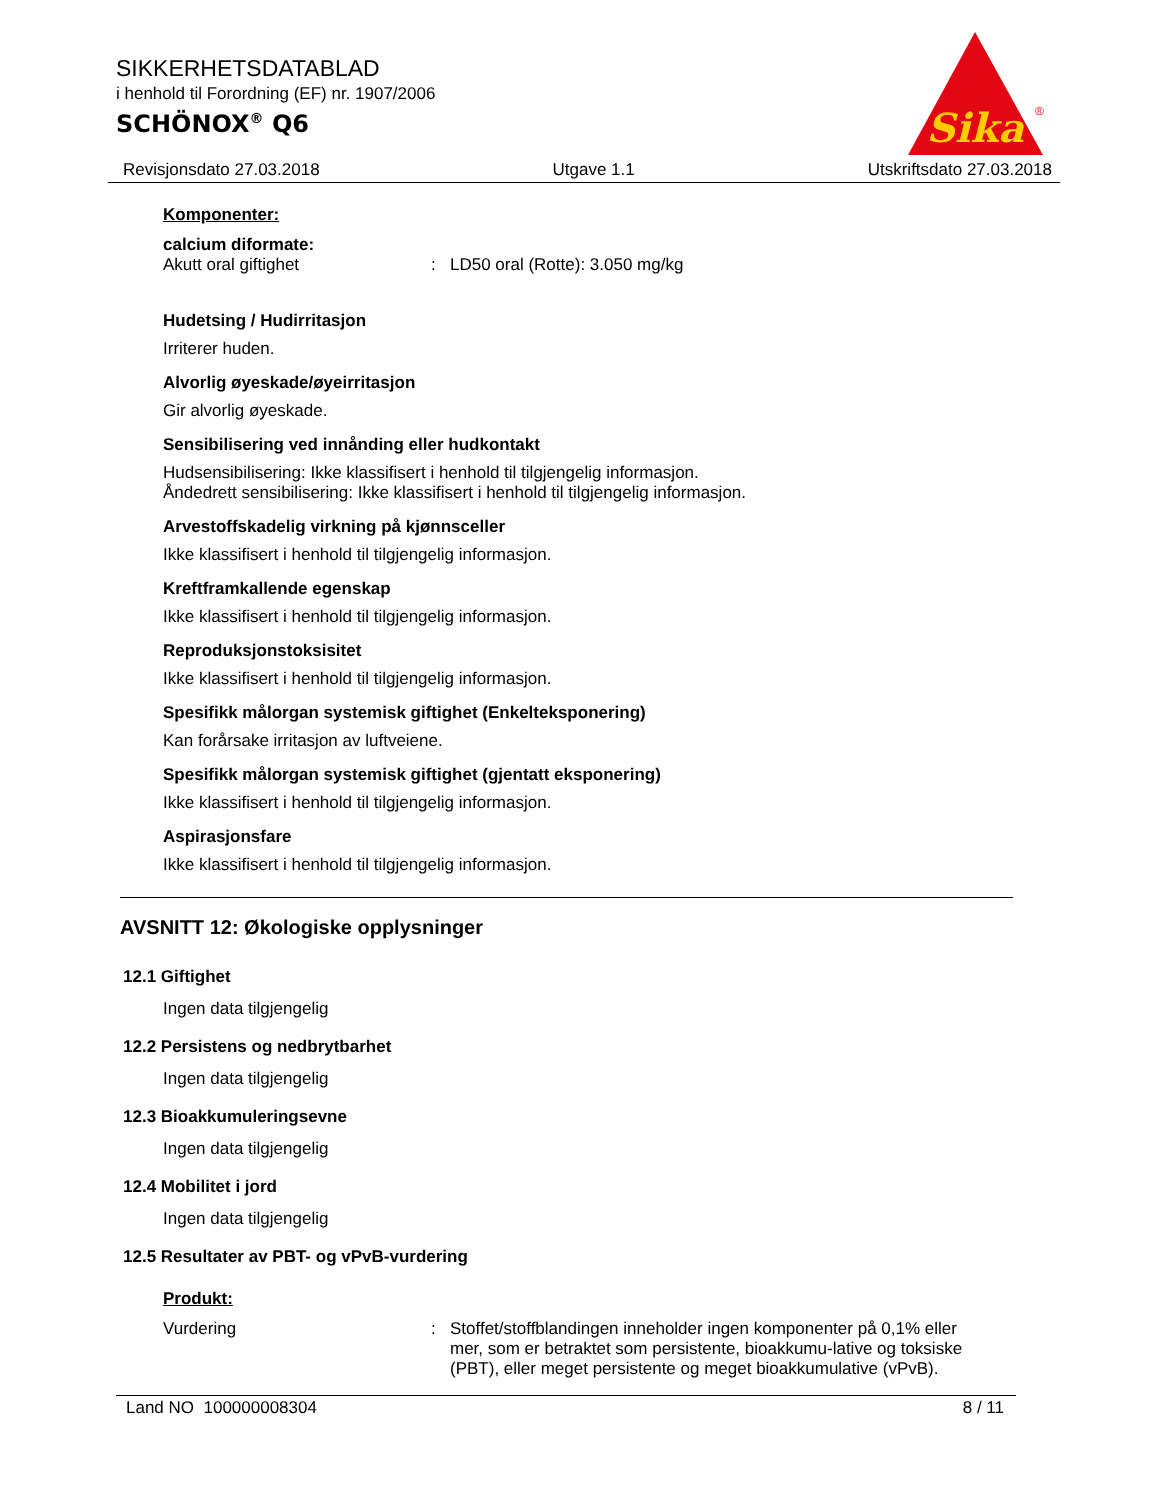SIKKERHETSDATABLAD
i henhold til Forordning (EF) nr. 1907/2006
SCHÖNOX<sup>®</sup> Q6
Sika
®
Revisjonsdato 27.03.2018 Utgave 1.1 Utskriftsdato 27.03.2018
Komponenter:
calcium diformate:
Akutt oral giftighet: LD50 oral (Rotte): 3.050 mg/kg
Hudetsing / Hudirritasjon
Irriterer huden.
Alvorlig øyeskade/øyeirritasjon
Gir alvorlig øyeskade.
Sensibilisering ved innånding eller hudkontakt
Hudsensibilisering: Ikke klassifisert i henhold til tilgjengelig informasjon.
Åndedrett sensibilisering: Ikke klassifisert i henhold til tilgjengelig informasjon.
Arvestoffskadelig virkning på kjønnsceller
Ikke klassifisert i henhold til tilgjengelig informasjon.
Kreftframkallende egenskap
Ikke klassifisert i henhold til tilgjengelig informasjon.
Reproduksjonstoksisitet
Ikke klassifisert i henhold til tilgjengelig informasjon.
Spesifikk målorgan systemisk giftighet (Enkelteksponering)
Kan forårsake irritasjon av luftveiene.
Spesifikk målorgan systemisk giftighet (gjentatt eksponering)
Ikke klassifisert i henhold til tilgjengelig informasjon.
Aspirasjonsfare
Ikke klassifisert i henhold til tilgjengelig informasjon.
AVSNITT 12: Økologiske opplysninger
12.1 Giftighet
Ingen data tilgjengelig
12.2 Persistens og nedbrytbarhet
Ingen data tilgjengelig
12.3 Bioakkumuleringsevne
Ingen data tilgjengelig
12.4 Mobilitet i jord
Ingen data tilgjengelig
12.5 Resultater av PBT- og vPvB-vurdering
Produkt:
Vurdering: Stoffet/stoffblandingen inneholder ingen komponenter på 0,1% eller mer, som er betraktet som persistente, bioakkumu-lative og toksiske (PBT), eller meget persistente og meget bioakkumulative (vPvB).
Land NO 100000008304 8 / 11